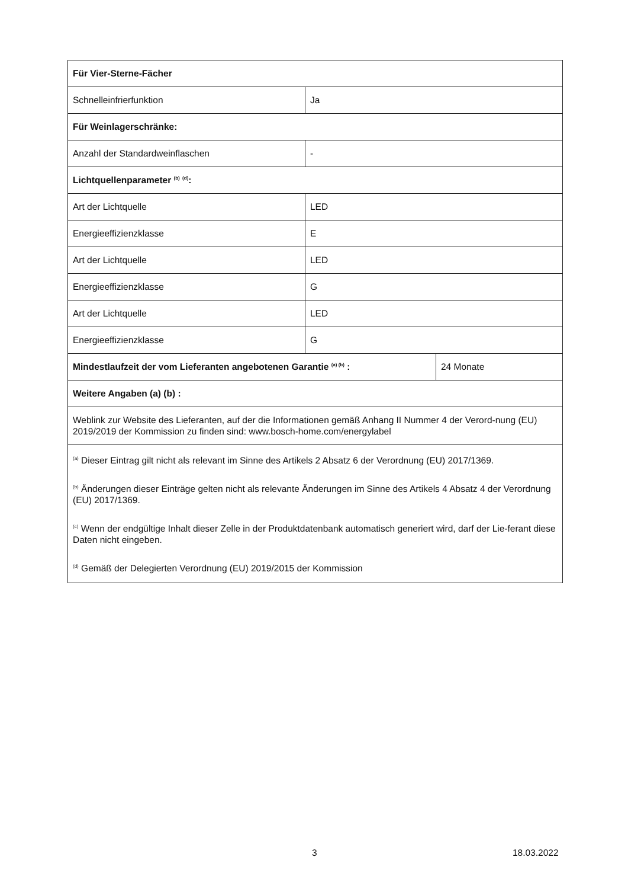| Für Vier-Sterne-Fächer | | |
| Schnelleinfrierfunktion | Ja | |
| Für Weinlagerschränke: | | |
| Anzahl der Standardweinflaschen | - | |
| Lichtquellenparameter <sup>(b)</sup> <sup>(d)</sup>: | | |
| Art der Lichtquelle | LED | |
| Energieeffizienzklasse | E | |
| Art der Lichtquelle | LED | |
| Energieeffizienzklasse | G | |
| Art der Lichtquelle | LED | |
| Energieeffizienzklasse | G | |
| Mindestlaufzeit der vom Lieferanten angebotenen Garantie <sup>(a) (b)</sup> : | | 24 Monate |
| Weitere Angaben (a) (b) : | | |
| Weblink zur Website des Lieferanten, auf der die Informationen gemäß Anhang II Nummer 4 der Verord-nung (EU) 2019/2019 der Kommission zu finden sind: www.bosch-home.com/energylabel | | |
| <sup>(a)</sup> Dieser Eintrag gilt nicht als relevant im Sinne des Artikels 2 Absatz 6 der Verordnung (EU) 2017/1369. <sup>(b)</sup> Änderungen dieser Einträge gelten nicht als relevante Änderungen im Sinne des Artikels 4 Absatz 4 der Verordnung (EU) 2017/1369. <sup>(c)</sup> Wenn der endgültige Inhalt dieser Zelle in der Produktdatenbank automatisch generiert wird, darf der Lie-ferant diese Daten nicht eingeben. <sup>(d)</sup> Gemäß der Delegierten Verordnung (EU) 2019/2015 der Kommission | | |
3 18.03.2022